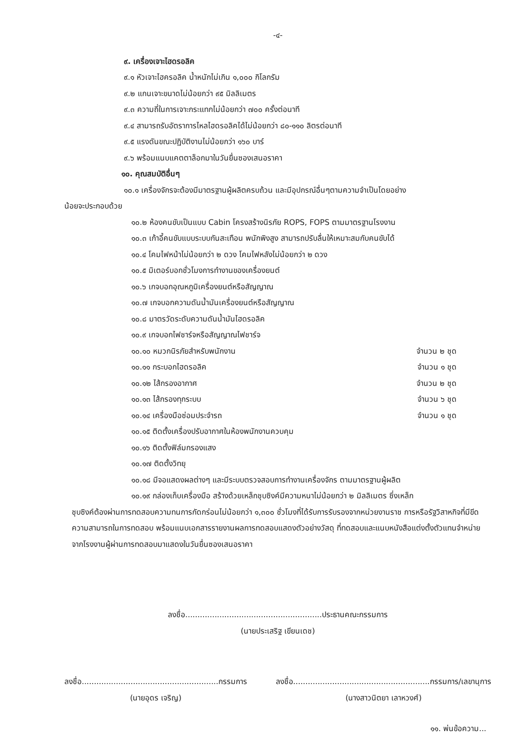-๔-
๙. เครื่องเจาะไฮดรอลิค
๙.๑ หัวเจาะไฮครอลิค น้ำหนักไม่เกิน ๑,๐๐๐ กิโลกรัม
๙.๒ แกนเจาะขนาดไม่น้อยกว่า ๙๕ มิลลิเมตร
๙.๓ ความถี่ในการเจาะกระแทกไม่น้อยกว่า ๗๐๐ ครั้งต่อนาที
๙.๔ สามารถรับอัตราการไหลไฮดรอลิคได้ไม่น้อยกว่า ๘๐-๑๑๐ ลิตรต่อนาที
๙.๕ แรงดันขณะปฏิบัติงานไม่น้อยกว่า ๑๖๐ บาร์
๙.๖ พร้อมแนบแคตตาล็อกมาในวันยื่นซองเสนอราคา
๑๐. คุณสมบัติอื่นๆ
๑๐.๑ เครื่องจักรจะต้องมีมาตรฐานผู้ผลิตครบถ้วน และมีอุปกรณ์อื่นๆตามความจำเป็นโดยอย่าง
น้อยจะประกอบด้วย
๑๐.๒ ห้องคนขับเป็นแบบ Cabin โครงสร้างนิรภัย ROPS, FOPS ตามมาตรฐานโรงงาน
๑๐.๓ เก้าอี้คนขับแบบระบบกันสะเทือน พนักพิงสูง สามารถปรับลื่นให้เหมาะสมกับคนขับได้
๑๐.๔ โคมไฟหน้าไม่น้อยกว่า ๒ ดวง โคมไฟหลังไม่น้อยกว่า ๒ ดวง
๑๐.๕ มิเตอร์บอกชั่วโมงการทำงานของเครื่องยนต์
๑๐.๖ เกจบอกอุณหภูมิเครื่องยนต์หรือสัญญาณ
๑๐.๗ เกจบอกความดันน้ำมันเครื่องยนต์หรือสัญญาณ
๑๐.๘ มาตรวัดระดับความดันน้ำมันไฮดรอลิค
๑๐.๙ เกจบอกไฟชาร์จหรือสัญญาณไฟชาร์จ
๑๐.๑๐ หมวกนิรภัยสำหรับพนักงาน จำนวน ๒ ชุด
๑๐.๑๑ กระบอกไฮดรอลิค จำนวน ๑ ชุด
๑๐.๑๒ ไส้กรองอากาศ จำนวน ๒ ชุด
๑๐.๑๓ ไส้กรองทุกระบบ จำนวน ๖ ชุด
๑๐.๑๔ เครื่องมือซ่อมประจำรถ จำนวน ๑ ชุด
๑๐.๑๕ ติดตั้งเครื่องปรับอากาศในห้องพนักงานควบคุม
๑๐.๑๖ ติดตั้งฟิล์มกรองแสง
๑๐.๑๗ ติดตั้งวิทยุ
๑๐.๑๘ มีจอแสดงผลต่างๆ และมีระบบตรวจสอบการทำงานเครื่องจักร ตามมาตรฐานผู้ผลิต
๑๐.๑๙ กล่องเก็บเครื่องมือ สร้างด้วยเหล็กชุบซิงค์มีความหนาไม่น้อยกว่า ๒ มิลลิเมตร ซึ่งเหล็ก
ชุบซิงค์ต้องผ่านการทดสอบความทนการกัดกร่อนไม่น้อยกว่า ๑,๓๐๐ ชั่วโมงที่ได้รับการรับรองจากหน่วยงานราช การหรือรัฐวิสาหกิจที่มีขีดความสามารถในการทดสอบ พร้อมแนบเอกสารรายงานผลการทดสอบแสดงตัวอย่างวัสดุ ที่ทดสอบและแนบหนังสือแต่งตั้งตัวแทนจำหน่าย จากโรงงานผู้ผ่านการทดสอบมาแสดงในวันยื่นซองเสนอราคา
ลงชื่อ........................................................ประธานคณะกรรมการ
(นายประเสริฐ เขียนเดช)
ลงชื่อ........................................................กรรมการ
(นายอุดร เจริญ)
ลงชื่อ........................................................กรรมการ/เลขานุการ
(นางสาวนิตยา เลาหวงศ์)
๑๑. พ่นข้อความ...